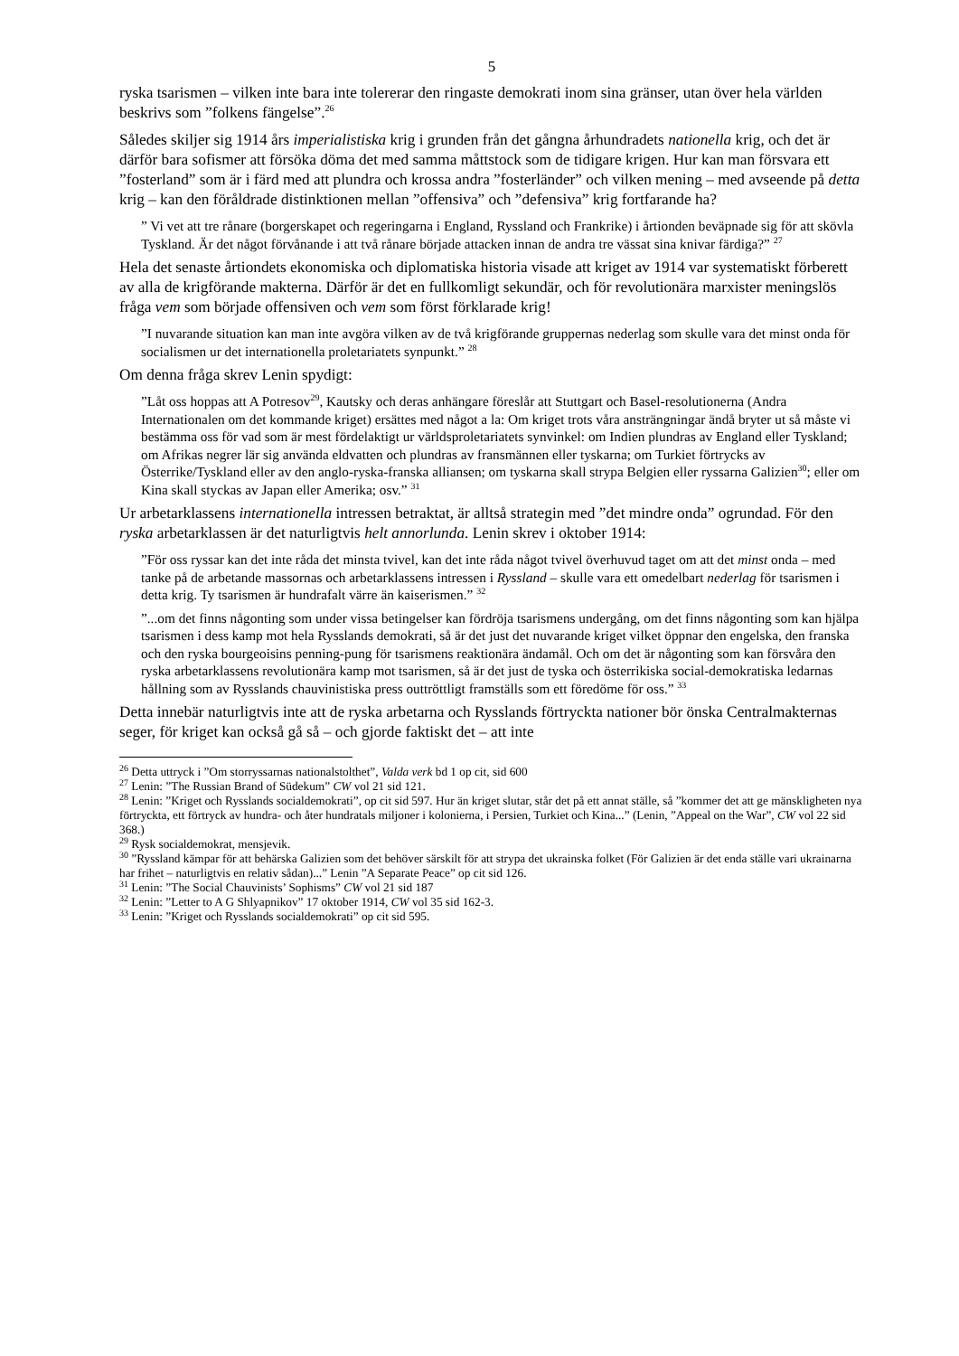5
ryska tsarismen – vilken inte bara inte tolererar den ringaste demokrati inom sina gränser, utan över hela världen beskrivs som ”folkens fängelse”.<sup>26</sup>
Således skiljer sig 1914 års imperialistiska krig i grunden från det gångna århundradets nationella krig, och det är därför bara sofismer att försöka döma det med samma måttstock som de tidigare krigen. Hur kan man försvara ett ”fosterland” som är i färd med att plundra och krossa andra ”fosterländer” och vilken mening – med avseende på detta krig – kan den föråldrade distinktionen mellan ”offensiva” och ”defensiva” krig fortfarande ha?
” Vi vet att tre rånare (borgerskapet och regeringarna i England, Ryssland och Frankrike) i årtionden beväpnade sig för att skövla Tyskland. Är det något förvånande i att två rånare började attacken innan de andra tre vässat sina knivar färdiga?” <sup>27</sup>
Hela det senaste årtiondets ekonomiska och diplomatiska historia visade att kriget av 1914 var systematiskt förberett av alla de krigförande makterna. Därför är det en fullkomligt sekundär, och för revolutionära marxister meningslös fråga vem som började offensiven och vem som först förklarade krig!
”I nuvarande situation kan man inte avgöra vilken av de två krigförande gruppernas nederlag som skulle vara det minst onda för socialismen ur det internationella proletariatets synpunkt.” <sup>28</sup>
Om denna fråga skrev Lenin spydigt:
”Låt oss hoppas att A Potresov<sup>29</sup>, Kautsky och deras anhängare föreslår att Stuttgart och Basel-resolutionerna (Andra Internationalen om det kommande kriget) ersättes med något a la: Om kriget trots våra ansträngningar ändå bryter ut så måste vi bestämma oss för vad som är mest fördelaktigt ur världsproletariatets synvinkel: om Indien plundras av England eller Tyskland; om Afrikas negrer lär sig använda eldvatten och plundras av fransmännen eller tyskarna; om Turkiet förtrycks av Österrike/Tyskland eller av den anglo-ryska-franska alliansen; om tyskarna skall strypa Belgien eller ryssarna Galizien<sup>30</sup>; eller om Kina skall styckas av Japan eller Amerika; osv.” <sup>31</sup>
Ur arbetarklassens internationella intressen betraktat, är alltså strategin med ”det mindre onda” ogrundad. För den ryska arbetarklassen är det naturligtvis helt annorlunda. Lenin skrev i oktober 1914:
”För oss ryssar kan det inte råda det minsta tvivel, kan det inte råda något tvivel överhuvud taget om att det minst onda – med tanke på de arbetande massornas och arbetarklassens intressen i Ryssland – skulle vara ett omedelbart nederlag för tsarismen i detta krig. Ty tsarismen är hundrafalt värre än kaiserismen.” <sup>32</sup>
”...om det finns någonting som under vissa betingelser kan fördröja tsarismens undergång, om det finns någonting som kan hjälpa tsarismen i dess kamp mot hela Rysslands demokrati, så är det just det nuvarande kriget vilket öppnar den engelska, den franska och den ryska bourgeoisins penning-pung för tsarismens reaktionära ändamål. Och om det är någonting som kan försvåra den ryska arbetarklassens revolutionära kamp mot tsarismen, så är det just de tyska och österrikiska social-demokratiska ledarnas hållning som av Rysslands chauvinistiska press outtröttligt framställs som ett föredöme för oss.” <sup>33</sup>
Detta innebär naturligtvis inte att de ryska arbetarna och Rysslands förtryckta nationer bör önska Centralmakternas seger, för kriget kan också gå så – och gjorde faktiskt det – att inte
<sup>26</sup> Detta uttryck i ”Om storryssarnas nationalstolthet”, Valda verk bd 1 op cit, sid 600
<sup>27</sup> Lenin: ”The Russian Brand of Südekum” CW vol 21 sid 121.
<sup>28</sup> Lenin: ”Kriget och Rysslands socialdemokrati”, op cit sid 597. Hur än kriget slutar, står det på ett annat ställe, så ”kommer det att ge mänskligheten nya förtryckta, ett förtryck av hundra- och åter hundratals miljoner i kolonierna, i Persien, Turkiet och Kina...” (Lenin, ”Appeal on the War”, CW vol 22 sid 368.)
<sup>29</sup> Rysk socialdemokrat, mensjevik.
<sup>30</sup> ”Ryssland kämpar för att behärska Galizien som det behöver särskilt för att strypa det ukrainska folket (För Galizien är det enda ställe vari ukrainarna har frihet – naturligtvis en relativ sådan)...” Lenin ”A Separate Peace” op cit sid 126.
<sup>31</sup> Lenin: ”The Social Chauvinists’ Sophisms” CW vol 21 sid 187
<sup>32</sup> Lenin: ”Letter to A G Shlyapnikov” 17 oktober 1914, CW vol 35 sid 162-3.
<sup>33</sup> Lenin: ”Kriget och Rysslands socialdemokrati” op cit sid 595.